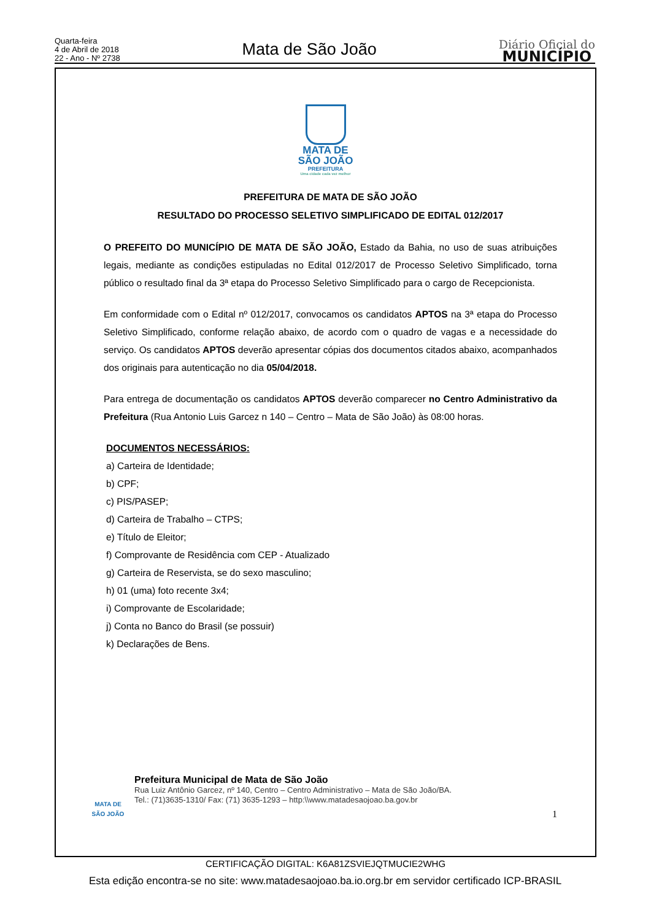Quarta-feira
4 de Abril de 2018
22 - Ano - Nº 2738
Mata de São João
Diário Oficial do
MUNICÍPIO
MATA DE
SÃO JOÃO
PREFEITURA
Uma cidade cada vez melhor
PREFEITURA DE MATA DE SÃO JOÃO
RESULTADO DO PROCESSO SELETIVO SIMPLIFICADO DE EDITAL 012/2017
O PREFEITO DO MUNICÍPIO DE MATA DE SÃO JOÃO, Estado da Bahia, no uso de suas atribuições legais, mediante as condições estipuladas no Edital 012/2017 de Processo Seletivo Simplificado, torna público o resultado final da 3ª etapa do Processo Seletivo Simplificado para o cargo de Recepcionista.
Em conformidade com o Edital nº 012/2017, convocamos os candidatos APTOS na 3ª etapa do Processo Seletivo Simplificado, conforme relação abaixo, de acordo com o quadro de vagas e a necessidade do serviço. Os candidatos APTOS deverão apresentar cópias dos documentos citados abaixo, acompanhados dos originais para autenticação no dia 05/04/2018.
Para entrega de documentação os candidatos APTOS deverão comparecer no Centro Administrativo da Prefeitura (Rua Antonio Luis Garcez n 140 – Centro – Mata de São João) às 08:00 horas.
DOCUMENTOS NECESSÁRIOS:
a) Carteira de Identidade;
b) CPF;
c) PIS/PASEP;
d) Carteira de Trabalho – CTPS;
e) Título de Eleitor;
f) Comprovante de Residência com CEP - Atualizado
g) Carteira de Reservista, se do sexo masculino;
h) 01 (uma) foto recente 3x4;
i) Comprovante de Escolaridade;
j) Conta no Banco do Brasil (se possuir)
k) Declarações de Bens.
MATA DE
SÃO JOÃO
Prefeitura Municipal de Mata de São João
Rua Luiz Antônio Garcez, nº 140, Centro – Centro Administrativo – Mata de São João/BA.
Tel.: (71)3635-1310/ Fax: (71) 3635-1293 – http:\\www.matadesaojoao.ba.gov.br
1
CERTIFICAÇÃO DIGITAL: K6A81ZSVIEJQTMUCIE2WHG
Esta edição encontra-se no site: www.matadesaojoao.ba.io.org.br em servidor certificado ICP-BRASIL